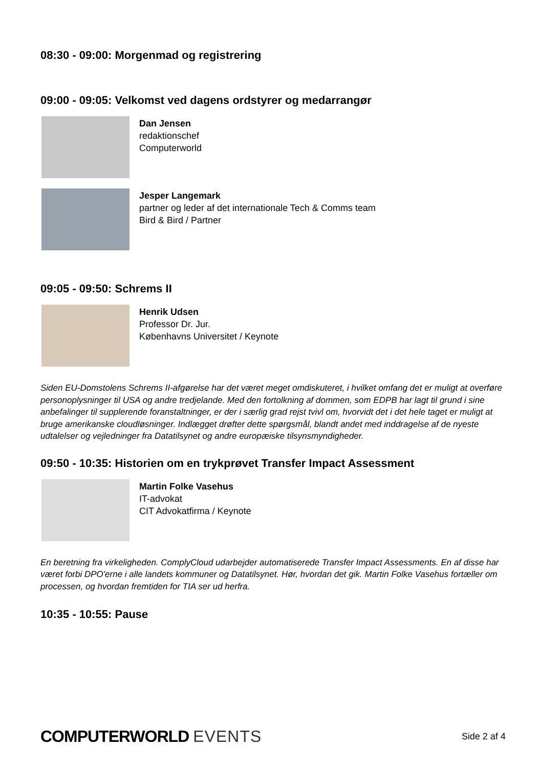08:30 - 09:00: Morgenmad og registrering
09:00 - 09:05: Velkomst ved dagens ordstyrer og medarrangør
Dan Jensen
redaktionschef
Computerworld
Jesper Langemark
partner og leder af det internationale Tech & Comms team
Bird & Bird / Partner
09:05 - 09:50: Schrems II
Henrik Udsen
Professor Dr. Jur.
Københavns Universitet / Keynote
Siden EU-Domstolens Schrems II-afgørelse har det været meget omdiskuteret, i hvilket omfang det er muligt at overføre personoplysninger til USA og andre tredjelande. Med den fortolkning af dommen, som EDPB har lagt til grund i sine anbefalinger til supplerende foranstaltninger, er der i særlig grad rejst tvivl om, hvorvidt det i det hele taget er muligt at bruge amerikanske cloudløsninger. Indlægget drøfter dette spørgsmål, blandt andet med inddragelse af de nyeste udtalelser og vejledninger fra Datatilsynet og andre europæiske tilsynsmyndigheder.
09:50 - 10:35: Historien om en trykprøvet Transfer Impact Assessment
Martin Folke Vasehus
IT-advokat
CIT Advokatfirma / Keynote
En beretning fra virkeligheden. ComplyCloud udarbejder automatiserede Transfer Impact Assessments. En af disse har været forbi DPO'erne i alle landets kommuner og Datatilsynet. Hør, hvordan det gik. Martin Folke Vasehus fortæller om processen, og hvordan fremtiden for TIA ser ud herfra.
10:35 - 10:55: Pause
COMPUTERWORLD EVENTS
Side 2 af 4